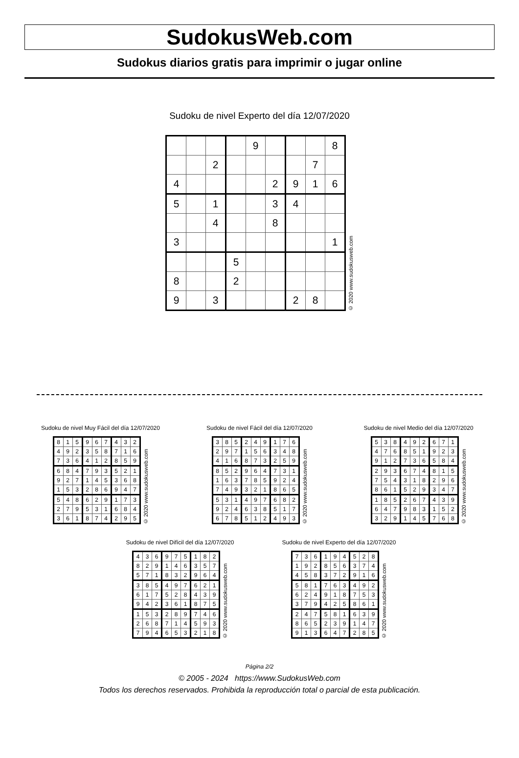SudokusWeb.com
Sudokus diarios gratis para imprimir o jugar online
Sudoku de nivel Experto del día 12/07/2020
| | | | | 9 | | | | 8 |
| | | 2 | | | | | 7 | |
| 4 | | | | | 2 | 9 | 1 | 6 |
| 5 | | 1 | | | 3 | 4 | | |
| | | 4 | | | 8 | | | |
| 3 | | | | | | | | 1 |
| | | | 5 | | | | | |
| 8 | | | 2 | | | | | |
| 9 | | 3 | | | | 2 | 8 | |
© 2020 www.sudokusweb.com
Sudoku de nivel Muy Fácil del día 12/07/2020
| 8 | 1 | 5 | 9 | 6 | 7 | 4 | 3 | 2 |
| 4 | 9 | 2 | 3 | 5 | 8 | 7 | 1 | 6 |
| 7 | 3 | 6 | 4 | 1 | 2 | 8 | 5 | 9 |
| 6 | 8 | 4 | 7 | 9 | 3 | 5 | 2 | 1 |
| 9 | 2 | 7 | 1 | 4 | 5 | 3 | 6 | 8 |
| 1 | 5 | 3 | 2 | 8 | 6 | 9 | 4 | 7 |
| 5 | 4 | 8 | 6 | 2 | 9 | 1 | 7 | 3 |
| 2 | 7 | 9 | 5 | 3 | 1 | 6 | 8 | 4 |
| 3 | 6 | 1 | 8 | 7 | 4 | 2 | 9 | 5 |
© 2020 www.sudokusweb.com
Sudoku de nivel Fácil del día 12/07/2020
| 3 | 8 | 5 | 2 | 4 | 9 | 1 | 7 | 6 |
| 2 | 9 | 7 | 1 | 5 | 6 | 3 | 4 | 8 |
| 4 | 1 | 6 | 8 | 7 | 3 | 2 | 5 | 9 |
| 8 | 5 | 2 | 9 | 6 | 4 | 7 | 3 | 1 |
| 1 | 6 | 3 | 7 | 8 | 5 | 9 | 2 | 4 |
| 7 | 4 | 9 | 3 | 2 | 1 | 8 | 6 | 5 |
| 5 | 3 | 1 | 4 | 9 | 7 | 6 | 8 | 2 |
| 9 | 2 | 4 | 6 | 3 | 8 | 5 | 1 | 7 |
| 6 | 7 | 8 | 5 | 1 | 2 | 4 | 9 | 3 |
© 2020 www.sudokusweb.com
Sudoku de nivel Medio del día 12/07/2020
| 5 | 3 | 8 | 4 | 9 | 2 | 6 | 7 | 1 |
| 4 | 7 | 6 | 8 | 5 | 1 | 9 | 2 | 3 |
| 9 | 1 | 2 | 7 | 3 | 6 | 5 | 8 | 4 |
| 2 | 9 | 3 | 6 | 7 | 4 | 8 | 1 | 5 |
| 7 | 5 | 4 | 3 | 1 | 8 | 2 | 9 | 6 |
| 8 | 6 | 1 | 5 | 2 | 9 | 3 | 4 | 7 |
| 1 | 8 | 5 | 2 | 6 | 7 | 4 | 3 | 9 |
| 6 | 4 | 7 | 9 | 8 | 3 | 1 | 5 | 2 |
| 3 | 2 | 9 | 1 | 4 | 5 | 7 | 6 | 8 |
© 2020 www.sudokusweb.com
Sudoku de nivel Difícil del día 12/07/2020
| 4 | 3 | 6 | 9 | 7 | 5 | 1 | 8 | 2 |
| 8 | 2 | 9 | 1 | 4 | 6 | 3 | 5 | 7 |
| 5 | 7 | 1 | 8 | 3 | 2 | 9 | 6 | 4 |
| 3 | 8 | 5 | 4 | 9 | 7 | 6 | 2 | 1 |
| 6 | 1 | 7 | 5 | 2 | 8 | 4 | 3 | 9 |
| 9 | 4 | 2 | 3 | 6 | 1 | 8 | 7 | 5 |
| 1 | 5 | 3 | 2 | 8 | 9 | 7 | 4 | 6 |
| 2 | 6 | 8 | 7 | 1 | 4 | 5 | 9 | 3 |
| 7 | 9 | 4 | 6 | 5 | 3 | 2 | 1 | 8 |
© 2020 www.sudokusweb.com
Sudoku de nivel Experto del día 12/07/2020
| 7 | 3 | 6 | 1 | 9 | 4 | 5 | 2 | 8 |
| 1 | 9 | 2 | 8 | 5 | 6 | 3 | 7 | 4 |
| 4 | 5 | 8 | 3 | 7 | 2 | 9 | 1 | 6 |
| 5 | 8 | 1 | 7 | 6 | 3 | 4 | 9 | 2 |
| 6 | 2 | 4 | 9 | 1 | 8 | 7 | 5 | 3 |
| 3 | 7 | 9 | 4 | 2 | 5 | 8 | 6 | 1 |
| 2 | 4 | 7 | 5 | 8 | 1 | 6 | 3 | 9 |
| 8 | 6 | 5 | 2 | 3 | 9 | 1 | 4 | 7 |
| 9 | 1 | 3 | 6 | 4 | 7 | 2 | 8 | 5 |
© 2020 www.sudokusweb.com
Página 2/2
© 2005 - 2024 https://www.SudokusWeb.com
Todos los derechos reservados. Prohibida la reproducción total o parcial de esta publicación.